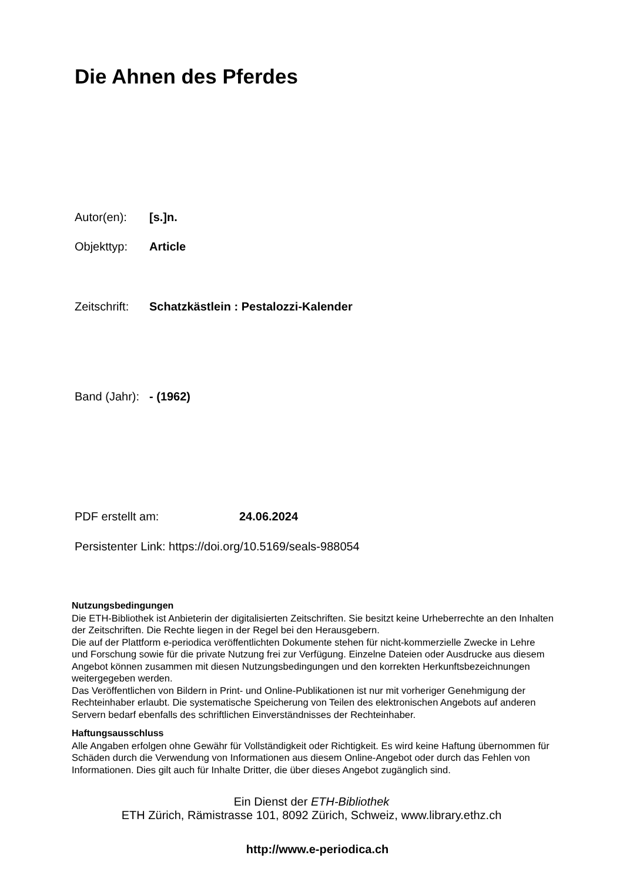Die Ahnen des Pferdes
Autor(en): [s.]n.
Objekttyp: Article
Zeitschrift: Schatzkästlein : Pestalozzi-Kalender
Band (Jahr): - (1962)
PDF erstellt am: 24.06.2024
Persistenter Link: https://doi.org/10.5169/seals-988054
Nutzungsbedingungen
Die ETH-Bibliothek ist Anbieterin der digitalisierten Zeitschriften. Sie besitzt keine Urheberrechte an den Inhalten der Zeitschriften. Die Rechte liegen in der Regel bei den Herausgebern.
Die auf der Plattform e-periodica veröffentlichten Dokumente stehen für nicht-kommerzielle Zwecke in Lehre und Forschung sowie für die private Nutzung frei zur Verfügung. Einzelne Dateien oder Ausdrucke aus diesem Angebot können zusammen mit diesen Nutzungsbedingungen und den korrekten Herkunftsbezeichnungen weitergegeben werden.
Das Veröffentlichen von Bildern in Print- und Online-Publikationen ist nur mit vorheriger Genehmigung der Rechteinhaber erlaubt. Die systematische Speicherung von Teilen des elektronischen Angebots auf anderen Servern bedarf ebenfalls des schriftlichen Einverständnisses der Rechteinhaber.
Haftungsausschluss
Alle Angaben erfolgen ohne Gewähr für Vollständigkeit oder Richtigkeit. Es wird keine Haftung übernommen für Schäden durch die Verwendung von Informationen aus diesem Online-Angebot oder durch das Fehlen von Informationen. Dies gilt auch für Inhalte Dritter, die über dieses Angebot zugänglich sind.
Ein Dienst der ETH-Bibliothek
ETH Zürich, Rämistrasse 101, 8092 Zürich, Schweiz, www.library.ethz.ch
http://www.e-periodica.ch